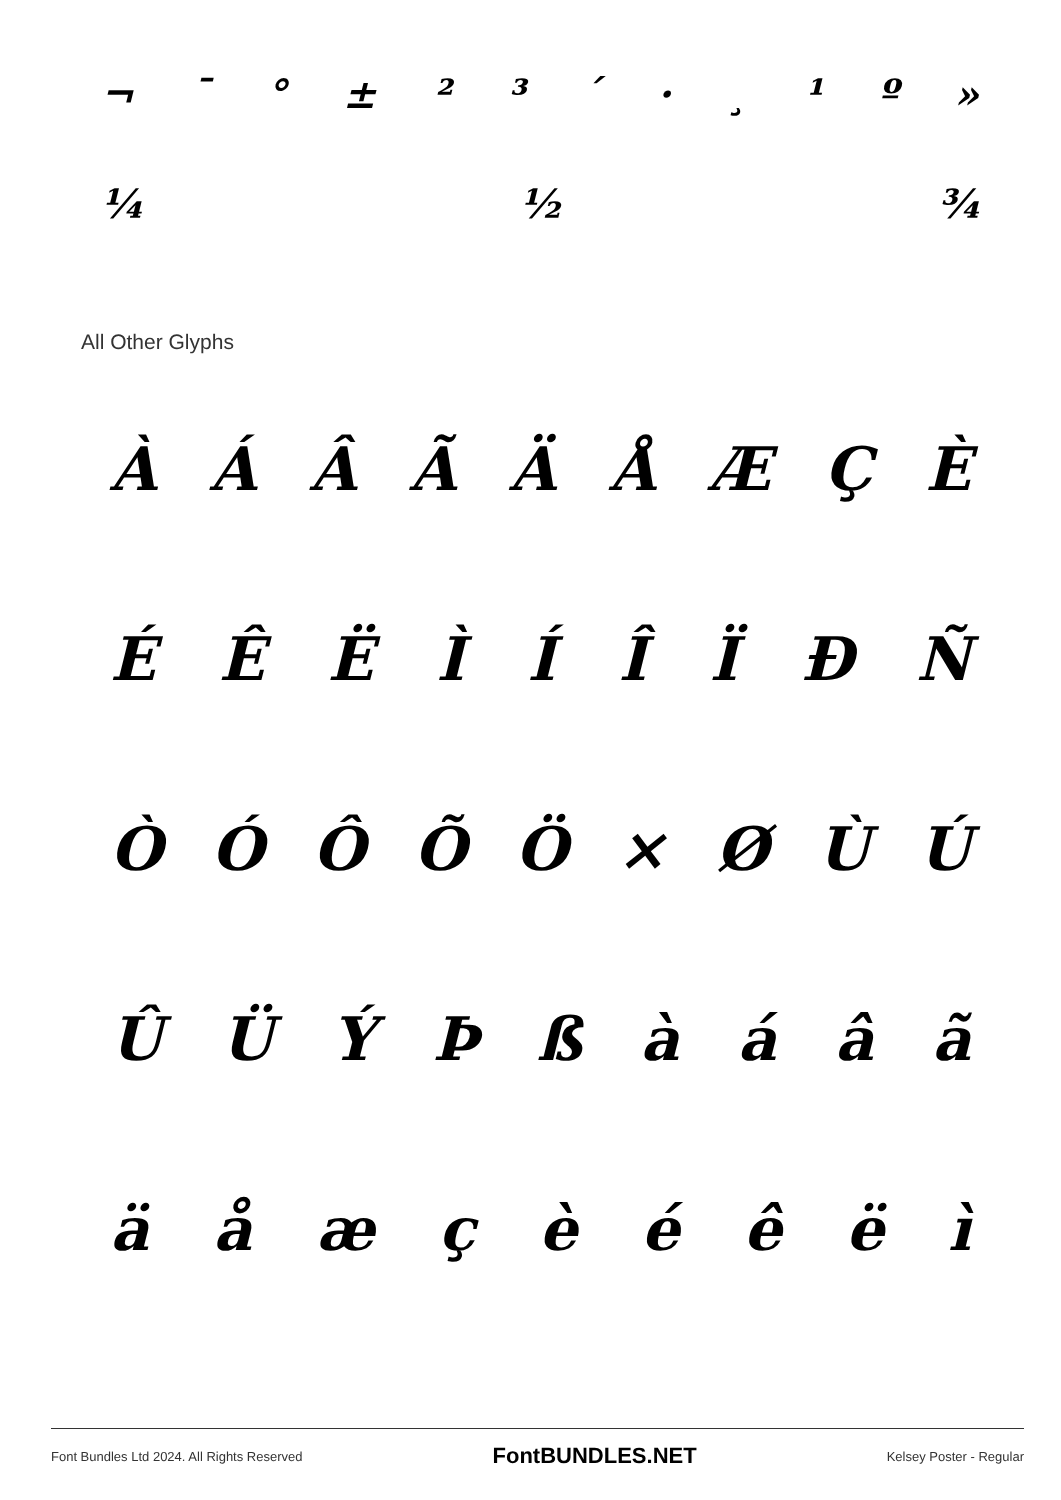¬ ¯ ° ± ²³ ´ · ¸ ¹ º »
¼ ½ ¾
All Other Glyphs
ÀÁÂÃÄÅÆÇÈ
ÉÊËÌÍÎÏÐÑ
ÒÓÔÕÖ × ØÙÚ
ÛÜÝÞßàáâã
äåæçèéêëì
Font Bundles Ltd 2024. All Rights Reserved FontBUNDLES.NET Kelsey Poster - Regular